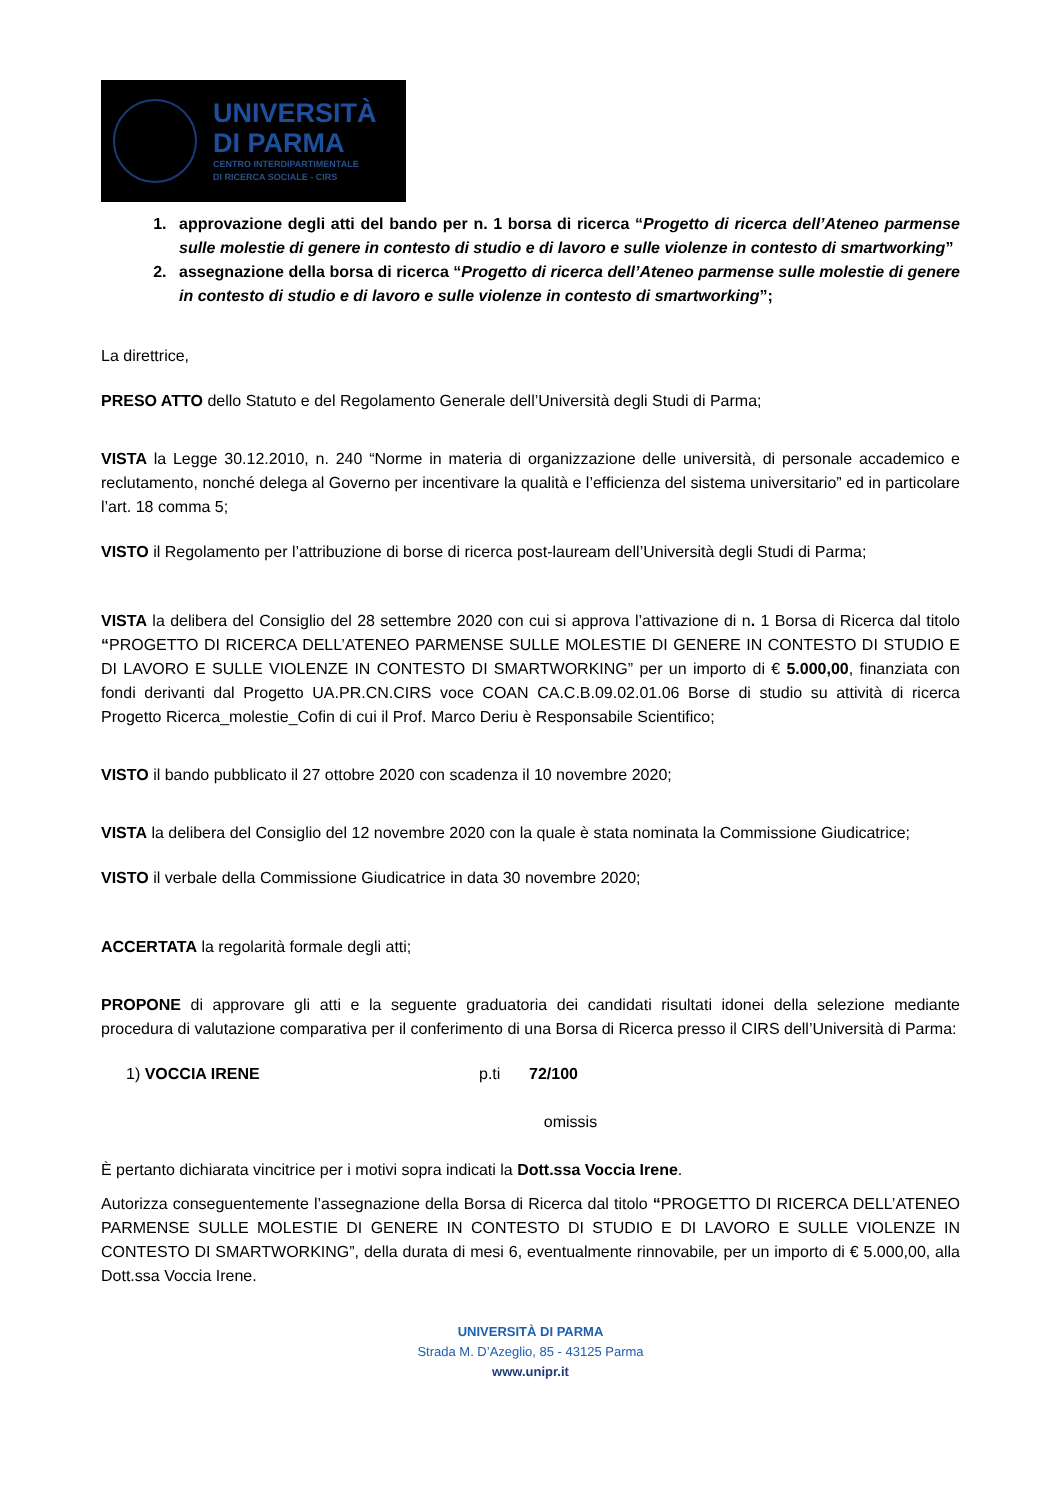UNIVERSITÀ
DI PARMA
CENTRO INTERDIPARTIMENTALE
DI RICERCA SOCIALE - CIRS
1. approvazione degli atti del bando per n. 1 borsa di ricerca “Progetto di ricerca dell’Ateneo parmense sulle molestie di genere in contesto di studio e di lavoro e sulle violenze in contesto di smartworking”
2. assegnazione della borsa di ricerca “Progetto di ricerca dell’Ateneo parmense sulle molestie di genere in contesto di studio e di lavoro e sulle violenze in contesto di smartworking”;
La direttrice,
PRESO ATTO dello Statuto e del Regolamento Generale dell’Università degli Studi di Parma;
VISTA la Legge 30.12.2010, n. 240 “Norme in materia di organizzazione delle università, di personale accademico e reclutamento, nonché delega al Governo per incentivare la qualità e l’efficienza del sistema universitario” ed in particolare l’art. 18 comma 5;
VISTO il Regolamento per l’attribuzione di borse di ricerca post-lauream dell’Università degli Studi di Parma;
VISTA la delibera del Consiglio del 28 settembre 2020 con cui si approva l’attivazione di n. 1 Borsa di Ricerca dal titolo “PROGETTO DI RICERCA DELL’ATENEO PARMENSE SULLE MOLESTIE DI GENERE IN CONTESTO DI STUDIO E DI LAVORO E SULLE VIOLENZE IN CONTESTO DI SMARTWORKING” per un importo di € 5.000,00, finanziata con fondi derivanti dal Progetto UA.PR.CN.CIRS voce COAN CA.C.B.09.02.01.06 Borse di studio su attività di ricerca Progetto Ricerca_molestie_Cofin di cui il Prof. Marco Deriu è Responsabile Scientifico;
VISTO il bando pubblicato il 27 ottobre 2020 con scadenza il 10 novembre 2020;
VISTA la delibera del Consiglio del 12 novembre 2020 con la quale è stata nominata la Commissione Giudicatrice;
VISTO il verbale della Commissione Giudicatrice in data 30 novembre 2020;
ACCERTATA la regolarità formale degli atti;
PROPONE di approvare gli atti e la seguente graduatoria dei candidati risultati idonei della selezione mediante procedura di valutazione comparativa per il conferimento di una Borsa di Ricerca presso il CIRS dell’Università di Parma:
1) VOCCIA IRENE p.ti 72/100
omissis
È pertanto dichiarata vincitrice per i motivi sopra indicati la Dott.ssa Voccia Irene.
Autorizza conseguentemente l’assegnazione della Borsa di Ricerca dal titolo “PROGETTO DI RICERCA DELL’ATENEO PARMENSE SULLE MOLESTIE DI GENERE IN CONTESTO DI STUDIO E DI LAVORO E SULLE VIOLENZE IN CONTESTO DI SMARTWORKING”, della durata di mesi 6, eventualmente rinnovabile, per un importo di € 5.000,00, alla Dott.ssa Voccia Irene.
UNIVERSITÀ DI PARMA
Strada M. D’Azeglio, 85 - 43125 Parma
www.unipr.it